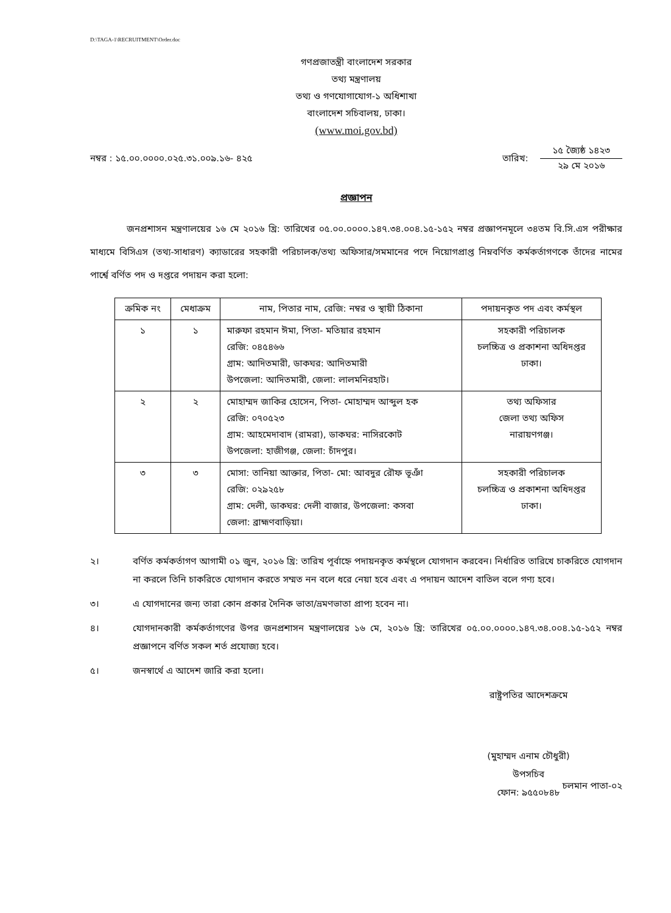D:\TAGA-1\RECRUITMENT\Order.doc
গণপ্রজাতন্ত্রী বাংলাদেশ সরকার
তথ্য মন্ত্রণালয়
তথ্য ও গণযোগাযোগ-১ অধিশাখা
বাংলাদেশ সচিবালয়, ঢাকা।
(www.moi.gov.bd)
নম্বর : ১৫.০০.০০০০.০২৫.৩১.০০৯.১৬- ৪২৫
তারিখ:
১৫ জ্যৈষ্ঠ ১৪২৩
২৯ মে ২০১৬
প্রজ্ঞাপন
জনপ্রশাসন মন্ত্রণালয়ের ১৬ মে ২০১৬ খ্রি: তারিখের ০৫.০০.০০০০.১৪৭.৩৪.০০৪.১৫-১৫২ নম্বর প্রজ্ঞাপনমূলে ৩৪তম বি.সি.এস পরীক্ষার মাধ্যমে বিসিএস (তথ্য-সাধারণ) ক্যাডারের সহকারী পরিচালক/তথ্য অফিসার/সমমানের পদে নিয়োগপ্রাপ্ত নিম্নবর্ণিত কর্মকর্তাগণকে তাঁদের নামের পার্শ্বে বর্ণিত পদ ও দপ্তরে পদায়ন করা হলো:
| ক্রমিক নং | মেধাক্রম | নাম, পিতার নাম, রেজি: নম্বর ও স্থায়ী ঠিকানা | পদায়নকৃত পদ এবং কর্মস্থল |
| --- | --- | --- | --- |
| ১ | ১ | মারুফা রহমান ঈমা, পিতা- মতিয়ার রহমান রেজি: ০৪৫৪৬৬ গ্রাম: আদিতমারী, ডাকঘর: আদিতমারী উপজেলা: আদিতমারী, জেলা: লালমনিরহাট। | সহকারী পরিচালক চলচ্চিত্র ও প্রকাশনা অধিদপ্তর ঢাকা। |
| ২ | ২ | মোহাম্মদ জাকির হোসেন, পিতা- মোহাম্মদ আব্দুল হক রেজি: ০৭০৫২৩ গ্রাম: আহমেদাবাদ (রামরা), ডাকঘর: নাসিরকোট উপজেলা: হাজীগঞ্জ, জেলা: চাঁদপুর। | তথ্য অফিসার জেলা তথ্য অফিস নারায়ণগঞ্জ। |
| ৩ | ৩ | মোসা: তানিয়া আক্তার, পিতা- মো: আবদুর রৌফ ভূঞাঁ রেজি: ০২৯২৫৮ গ্রাম: দেলী, ডাকঘর: দেলী বাজার, উপজেলা: কসবা জেলা: ব্রাহ্মণবাড়িয়া। | সহকারী পরিচালক চলচ্চিত্র ও প্রকাশনা অধিদপ্তর ঢাকা। |
২। বর্ণিত কর্মকর্তাগণ আগামী ০১ জুন, ২০১৬ খ্রি: তারিখ পূর্বাহ্নে পদায়নকৃত কর্মস্থলে যোগদান করবেন। নির্ধারিত তারিখে চাকরিতে যোগদান না করলে তিনি চাকরিতে যোগদান করতে সম্মত নন বলে ধরে নেয়া হবে এবং এ পদায়ন আদেশ বাতিল বলে গণ্য হবে।
৩। এ যোগদানের জন্য তারা কোন প্রকার দৈনিক ভাতা/ভ্রমণভাতা প্রাপ্য হবেন না।
৪। যোগদানকারী কর্মকর্তাগণের উপর জনপ্রশাসন মন্ত্রণালয়ের ১৬ মে, ২০১৬ খ্রি: তারিখের ০৫.০০.০০০০.১৪৭.৩৪.০০৪.১৫-১৫২ নম্বর প্রজ্ঞাপনে বর্ণিত সকল শর্ত প্রযোজ্য হবে।
৫। জনস্বার্থে এ আদেশ জারি করা হলো।
রাষ্ট্রপতির আদেশক্রমে
(মুহাম্মদ এনাম চৌধুরী)
উপসচিব
ফোন: ৯৫৫০৮৪৮
চলমান পাতা-০২